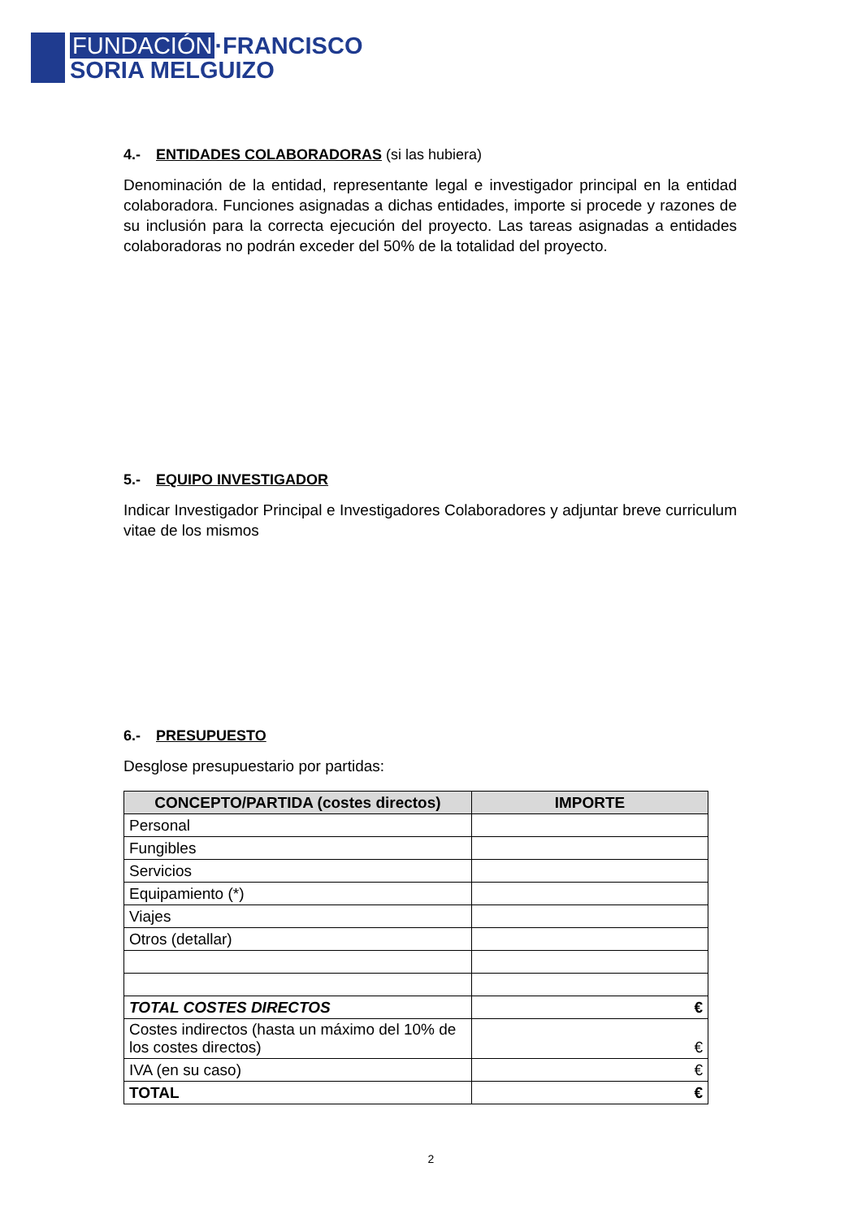FUNDACIÓN ·FRANCISCO
SORIA MELGUIZO
4.- ENTIDADES COLABORADORAS (si las hubiera)
Denominación de la entidad, representante legal e investigador principal en la entidad colaboradora. Funciones asignadas a dichas entidades, importe si procede y razones de su inclusión para la correcta ejecución del proyecto. Las tareas asignadas a entidades colaboradoras no podrán exceder del 50% de la totalidad del proyecto.
5.- EQUIPO INVESTIGADOR
Indicar Investigador Principal e Investigadores Colaboradores y adjuntar breve curriculum vitae de los mismos
6.- PRESUPUESTO
Desglose presupuestario por partidas:
| CONCEPTO/PARTIDA (costes directos) | IMPORTE |
| --- | --- |
| Personal | |
| Fungibles | |
| Servicios | |
| Equipamiento (*) | |
| Viajes | |
| Otros (detallar) | |
| TOTAL COSTES DIRECTOS | € |
| Costes indirectos (hasta un máximo del 10% de los costes directos) | € |
| IVA (en su caso) | € |
| TOTAL | € |
2